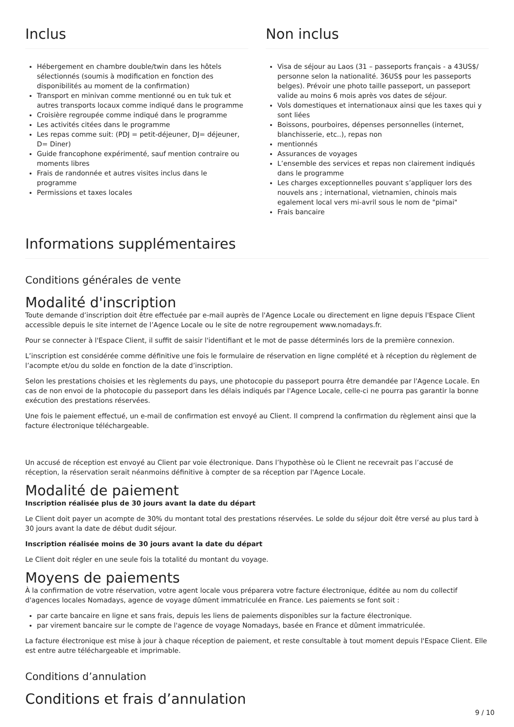Inclus
Hébergement en chambre double/twin dans les hôtels sélectionnés (soumis à modification en fonction des disponibilités au moment de la confirmation)
Transport en minivan comme mentionné ou en tuk tuk et autres transports locaux comme indiqué dans le programme
Croisière regroupée comme indiqué dans le programme
Les activités citées dans le programme
Les repas comme suit: (PDJ = petit-déjeuner, DJ= déjeuner, D= Diner)
Guide francophone expérimenté, sauf mention contraire ou moments libres
Frais de randonnée et autres visites inclus dans le programme
Permissions et taxes locales
Non inclus
Visa de séjour au Laos (31 – passeports français - a 43US$/ personne selon la nationalité. 36US$ pour les passeports belges). Prévoir une photo taille passeport, un passeport valide au moins 6 mois après vos dates de séjour.
Vols domestiques et internationaux ainsi que les taxes qui y sont liées
Boissons, pourboires, dépenses personnelles (internet, blanchisserie, etc..), repas non
mentionnés
Assurances de voyages
L’ensemble des services et repas non clairement indiqués dans le programme
Les charges exceptionnelles pouvant s’appliquer lors des nouvels ans ; international, vietnamien, chinois mais egalement local vers mi-avril sous le nom de "pimai"
Frais bancaire
Informations supplémentaires
Conditions générales de vente
Modalité d'inscription
Toute demande d’inscription doit être effectuée par e-mail auprès de l'Agence Locale ou directement en ligne depuis l'Espace Client accessible depuis le site internet de l’Agence Locale ou le site de notre regroupement www.nomadays.fr.
Pour se connecter à l'Espace Client, il suffit de saisir l'identifiant et le mot de passe déterminés lors de la première connexion.
L’inscription est considérée comme définitive une fois le formulaire de réservation en ligne complété et à réception du règlement de l’acompte et/ou du solde en fonction de la date d’inscription.
Selon les prestations choisies et les règlements du pays, une photocopie du passeport pourra être demandée par l'Agence Locale. En cas de non envoi de la photocopie du passeport dans les délais indiqués par l'Agence Locale, celle-ci ne pourra pas garantir la bonne exécution des prestations réservées.
Une fois le paiement effectué, un e-mail de confirmation est envoyé au Client. Il comprend la confirmation du règlement ainsi que la facture électronique téléchargeable.
Un accusé de réception est envoyé au Client par voie électronique. Dans l’hypothèse où le Client ne recevrait pas l’accusé de réception, la réservation serait néanmoins définitive à compter de sa réception par l'Agence Locale.
Modalité de paiement
Inscription réalisée plus de 30 jours avant la date du départ
Le Client doit payer un acompte de 30% du montant total des prestations réservées. Le solde du séjour doit être versé au plus tard à 30 jours avant la date de début dudit séjour.
Inscription réalisée moins de 30 jours avant la date du départ
Le Client doit régler en une seule fois la totalité du montant du voyage.
Moyens de paiements
À la confirmation de votre réservation, votre agent locale vous préparera votre facture électronique, éditée au nom du collectif d'agences locales Nomadays, agence de voyage dûment immatriculée en France. Les paiements se font soit :
par carte bancaire en ligne et sans frais, depuis les liens de paiements disponibles sur la facture électronique.
par virement bancaire sur le compte de l'agence de voyage Nomadays, basée en France et dûment immatriculée.
La facture électronique est mise à jour à chaque réception de paiement, et reste consultable à tout moment depuis l'Espace Client. Elle est entre autre téléchargeable et imprimable.
Conditions d’annulation
Conditions et frais d’annulation
9 / 10